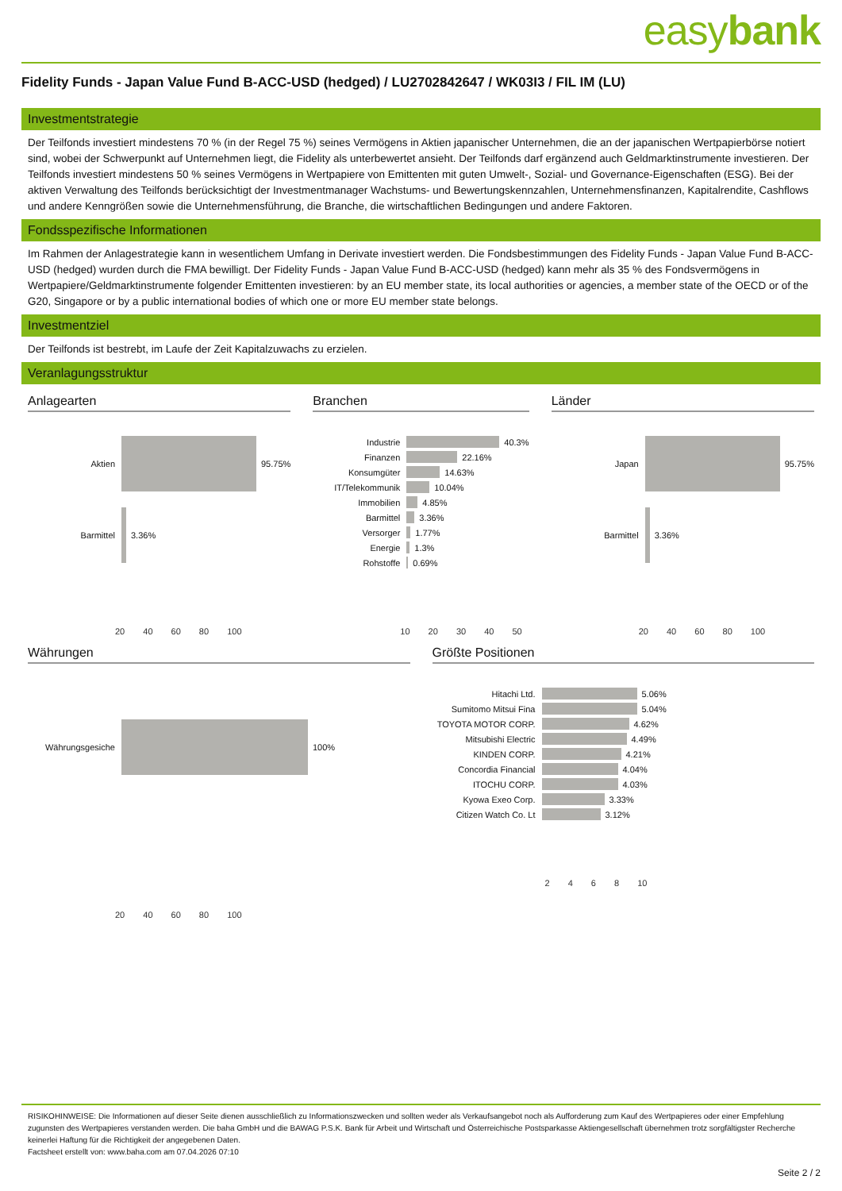easybank
Fidelity Funds - Japan Value Fund B-ACC-USD (hedged) / LU2702842647 / WK03I3 / FIL IM (LU)
Investmentstrategie
Der Teilfonds investiert mindestens 70 % (in der Regel 75 %) seines Vermögens in Aktien japanischer Unternehmen, die an der japanischen Wertpapierbörse notiert sind, wobei der Schwerpunkt auf Unternehmen liegt, die Fidelity als unterbewertet ansieht. Der Teilfonds darf ergänzend auch Geldmarktinstrumente investieren. Der Teilfonds investiert mindestens 50 % seines Vermögens in Wertpapiere von Emittenten mit guten Umwelt-, Sozial- und Governance-Eigenschaften (ESG). Bei der aktiven Verwaltung des Teilfonds berücksichtigt der Investmentmanager Wachstums- und Bewertungskennzahlen, Unternehmensfinanzen, Kapitalrendite, Cashflows und andere Kenngrößen sowie die Unternehmensführung, die Branche, die wirtschaftlichen Bedingungen und andere Faktoren.
Fondsspezifische Informationen
Im Rahmen der Anlagestrategie kann in wesentlichem Umfang in Derivate investiert werden. Die Fondsbestimmungen des Fidelity Funds - Japan Value Fund B-ACC-USD (hedged) wurden durch die FMA bewilligt. Der Fidelity Funds - Japan Value Fund B-ACC-USD (hedged) kann mehr als 35 % des Fondsvermögens in Wertpapiere/Geldmarktinstrumente folgender Emittenten investieren: by an EU member state, its local authorities or agencies, a member state of the OECD or of the G20, Singapore or by a public international bodies of which one or more EU member state belongs.
Investmentziel
Der Teilfonds ist bestrebt, im Laufe der Zeit Kapitalzuwachs zu erzielen.
Veranlagungsstruktur
Anlagearten
Aktien 95.75%
Barmittel 3.36%
20 40 60 80 100
Branchen
Industrie 40.3%
Finanzen 22.16%
Konsumgüter 14.63%
IT/Telekommunik 10.04%
Immobilien 4.85%
Barmittel 3.36%
Versorger 1.77%
Energie 1.3%
Rohstoffe 0.69%
10 20 30 40 50
Länder
Japan 95.75%
Barmittel 3.36%
20 40 60 80 100
Währungen
Währungsgesiche 100%
20 40 60 80 100
Größte Positionen
Hitachi Ltd. 5.06%
Sumitomo Mitsui Fina 5.04%
TOYOTA MOTOR CORP. 4.62%
Mitsubishi Electric 4.49%
KINDEN CORP. 4.21%
Concordia Financial 4.04%
ITOCHU CORP. 4.03%
Kyowa Exeo Corp. 3.33%
Citizen Watch Co. Lt 3.12%
2 4 6 8 10
RISIKOHINWEISE: Die Informationen auf dieser Seite dienen ausschließlich zu Informationszwecken und sollten weder als Verkaufsangebot noch als Aufforderung zum Kauf des Wertpapieres oder einer Empfehlung zugunsten des Wertpapieres verstanden werden. Die baha GmbH und die BAWAG P.S.K. Bank für Arbeit und Wirtschaft und Österreichische Postsparkasse Aktiengesellschaft übernehmen trotz sorgfältigster Recherche keinerlei Haftung für die Richtigkeit der angegebenen Daten.
Factsheet erstellt von: www.baha.com am 07.04.2026 07:10
Seite 2 / 2